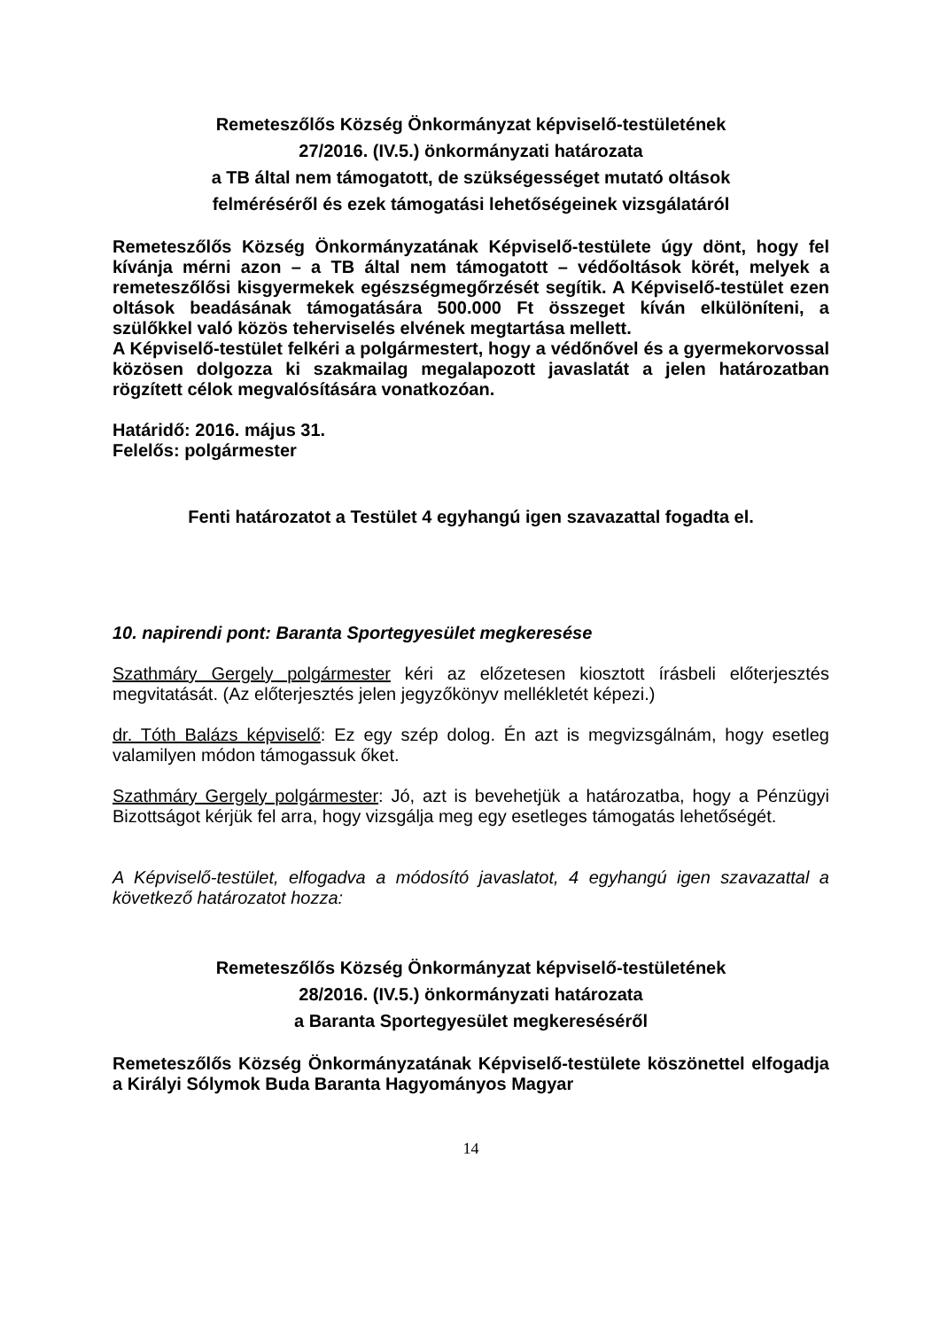Remeteszőlős Község Önkormányzat képviselő-testületének
27/2016. (IV.5.) önkormányzati határozata
a TB által nem támogatott, de szükségességet mutató oltások
felméréséről és ezek támogatási lehetőségeinek vizsgálatáról
Remeteszőlős Község Önkormányzatának Képviselő-testülete úgy dönt, hogy fel kívánja mérni azon – a TB által nem támogatott – védőoltások körét, melyek a remeteszőlősi kisgyermekek egészségmegőrzését segítik. A Képviselő-testület ezen oltások beadásának támogatására 500.000 Ft összeget kíván elkülöníteni, a szülőkkel való közös teherviselés elvének megtartása mellett.
A Képviselő-testület felkéri a polgármestert, hogy a védőnővel és a gyermekorvossal közösen dolgozza ki szakmailag megalapozott javaslatát a jelen határozatban rögzített célok megvalósítására vonatkozóan.
Határidő: 2016. május 31.
Felelős: polgármester
Fenti határozatot a Testület 4 egyhangú igen szavazattal fogadta el.
10. napirendi pont: Baranta Sportegyesület megkeresése
Szathmáry Gergely polgármester kéri az előzetesen kiosztott írásbeli előterjesztés megvitatását. (Az előterjesztés jelen jegyzőkönyv mellékletét képezi.)
dr. Tóth Balázs képviselő: Ez egy szép dolog. Én azt is megvizsgálnám, hogy esetleg valamilyen módon támogassuk őket.
Szathmáry Gergely polgármester: Jó, azt is bevehetjük a határozatba, hogy a Pénzügyi Bizottságot kérjük fel arra, hogy vizsgálja meg egy esetleges támogatás lehetőségét.
A Képviselő-testület, elfogadva a módosító javaslatot, 4 egyhangú igen szavazattal a következő határozatot hozza:
Remeteszőlős Község Önkormányzat képviselő-testületének
28/2016. (IV.5.) önkormányzati határozata
a Baranta Sportegyesület megkereséséről
Remeteszőlős Község Önkormányzatának Képviselő-testülete köszönettel elfogadja a Királyi Sólymok Buda Baranta Hagyományos Magyar
14